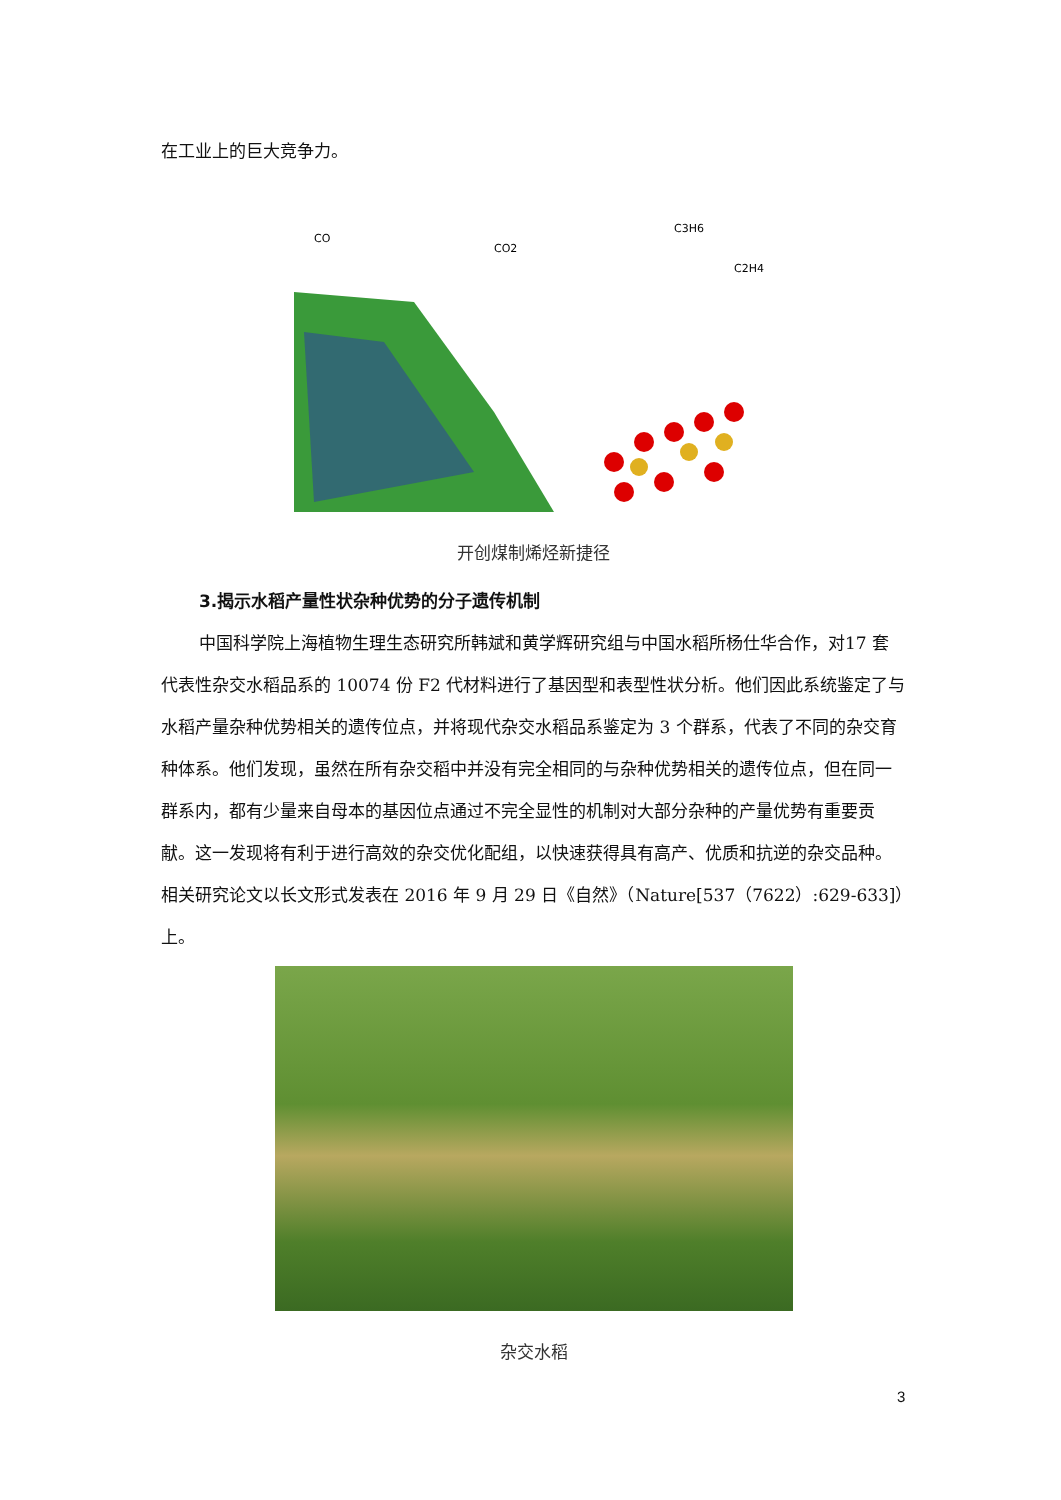在工业上的巨大竞争力。
CO
CO2
C3H6
C2H4
开创煤制烯烃新捷径
3.揭示水稻产量性状杂种优势的分子遗传机制
中国科学院上海植物生理生态研究所韩斌和黄学辉研究组与中国水稻所杨仕华合作，对17 套代表性杂交水稻品系的 10074 份 F2 代材料进行了基因型和表型性状分析。他们因此系统鉴定了与水稻产量杂种优势相关的遗传位点，并将现代杂交水稻品系鉴定为 3 个群系，代表了不同的杂交育种体系。他们发现，虽然在所有杂交稻中并没有完全相同的与杂种优势相关的遗传位点，但在同一群系内，都有少量来自母本的基因位点通过不完全显性的机制对大部分杂种的产量优势有重要贡献。这一发现将有利于进行高效的杂交优化配组，以快速获得具有高产、优质和抗逆的杂交品种。相关研究论文以长文形式发表在 2016 年 9 月 29 日《自然》（Nature[537（7622）:629-633]）上。
杂交水稻
3